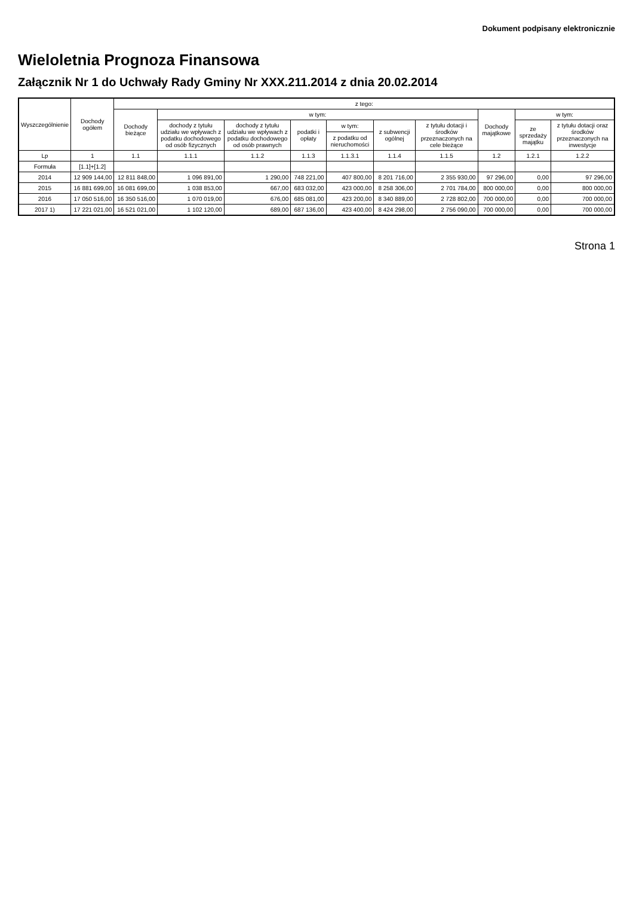Dokument podpisany elektronicznie
Wieloletnia Prognoza Finansowa
Załącznik Nr 1 do Uchwały Rady Gminy Nr XXX.211.2014 z dnia 20.02.2014
| Wyszczególnienie | Dochody ogółem | z tego: | | | | | | | | | |
| --- | --- | --- | --- | --- | --- | --- | --- | --- | --- | --- | --- |
| | | Dochody bieżące | w tym: | | | | | | Dochody majątkowe | w tym: | |
| | | | dochody z tytułu udziału we wpływach z podatku dochodowego od osób fizycznych | dochody z tytułu udziału we wpływach z podatku dochodowego od osób prawnych | podatki i opłaty | w tym: | z subwencji ogólnej | z tytułu dotacji i środków przeznaczonych na cele bieżące | | ze sprzedaży majątku | z tytułu dotacji oraz środków przeznaczonych na inwestycje |
| | | | | | | z podatku od nieruchomości | | | | | |
| Lp | 1 | 1.1 | 1.1.1 | 1.1.2 | 1.1.3 | 1.1.3.1 | 1.1.4 | 1.1.5 | 1.2 | 1.2.1 | 1.2.2 |
| Formuła | [1.1]+[1.2] | | | | | | | | | | |
| 2014 | 12 909 144,00 | 12 811 848,00 | 1 096 891,00 | 1 290,00 | 748 221,00 | 407 800,00 | 8 201 716,00 | 2 355 930,00 | 97 296,00 | 0,00 | 97 296,00 |
| 2015 | 16 881 699,00 | 16 081 699,00 | 1 038 853,00 | 667,00 | 683 032,00 | 423 000,00 | 8 258 306,00 | 2 701 784,00 | 800 000,00 | 0,00 | 800 000,00 |
| 2016 | 17 050 516,00 | 16 350 516,00 | 1 070 019,00 | 676,00 | 685 081,00 | 423 200,00 | 8 340 889,00 | 2 728 802,00 | 700 000,00 | 0,00 | 700 000,00 |
| 2017 1) | 17 221 021,00 | 16 521 021,00 | 1 102 120,00 | 689,00 | 687 136,00 | 423 400,00 | 8 424 298,00 | 2 756 090,00 | 700 000,00 | 0,00 | 700 000,00 |
Strona 1